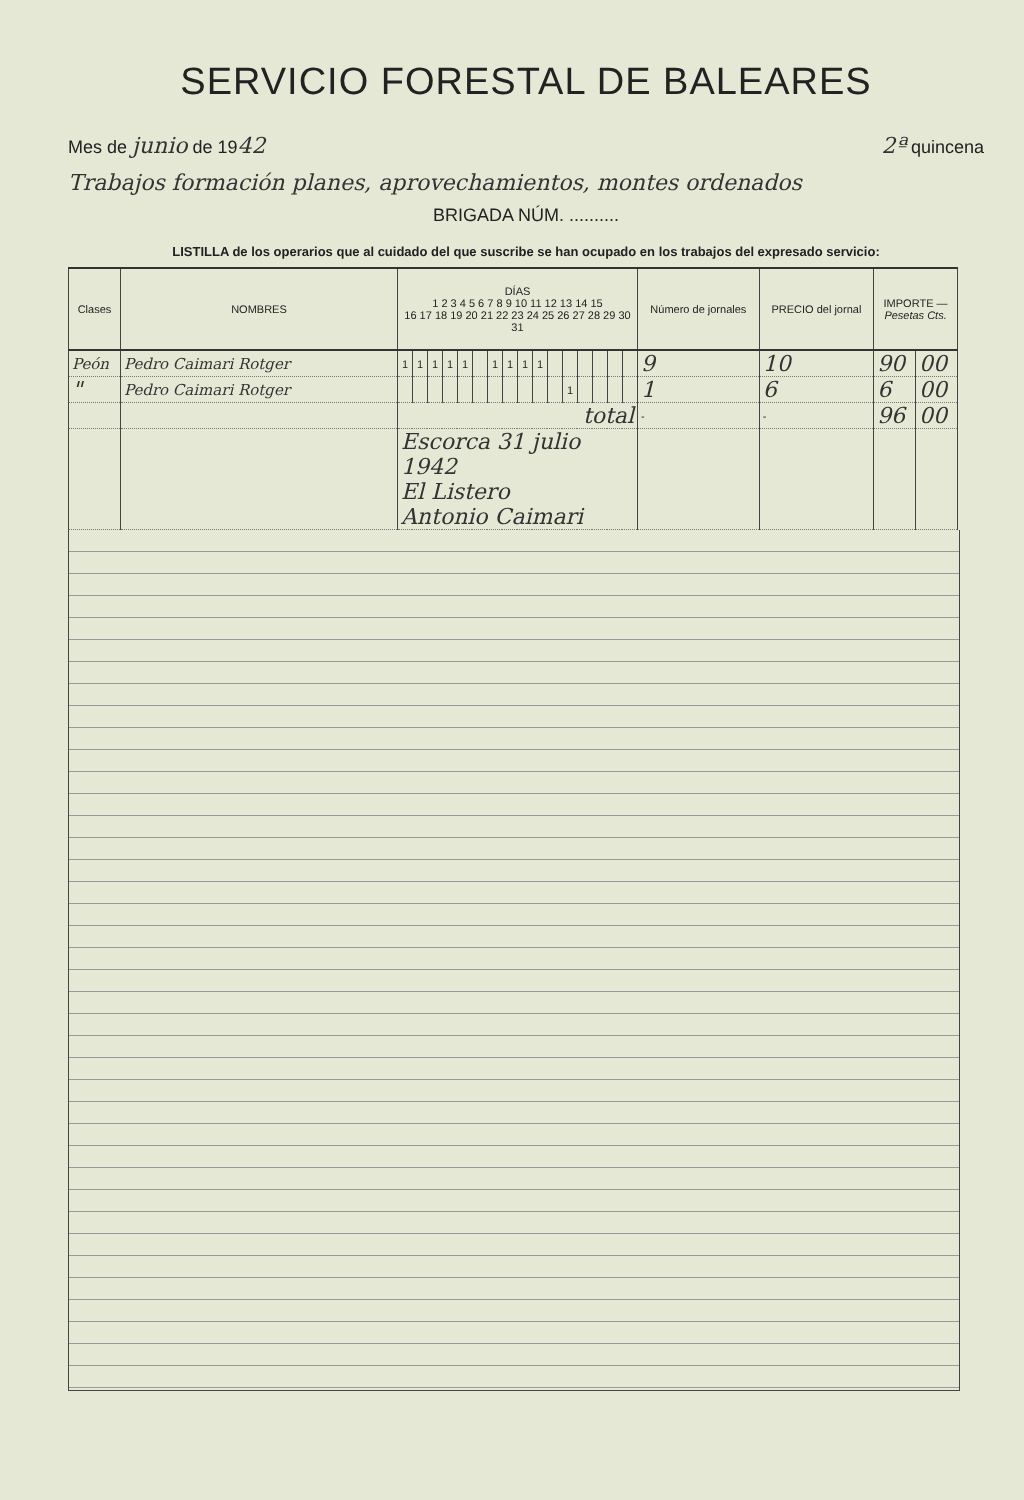SERVICIO FORESTAL DE BALEARES
Mes de junio de 1942 2ª quincena
Trabajos formación planes, aprovechamientos, montes ordenados
BRIGADA NÚM. ..........
LISTILLA de los operarios que al cuidado del que suscribe se han ocupado en los trabajos del expresado servicio:
| Clases | NOMBRES | DÍAS 1 2 3 4 5 6 7 8 9 10 11 12 13 14 15 16 17 18 19 20 21 22 23 24 25 26 27 28 29 30 31 | | | | | | | | | | | | | | | | Número de jornales | PRECIO del jornal | IMPORTE — Pesetas Cts. | |
| --- | --- | --- | --- | --- | --- | --- | --- | --- | --- | --- | --- | --- | --- | --- | --- | --- | --- | --- | --- | --- | --- |
| Peón | Pedro Caimari Rotger | 1 | 1 | 1 | 1 | 1 | | 1 | 1 | 1 | 1 | | | | | | | 9 | 10 | 90 | 00 |
| " | Pedro Caimari Rotger | | | | | | | | | | | | 1 | | | | | 1 | 6 | 6 | 00 |
| | | total | | | | | | | | | | | | | | | | - | - | 96 | 00 |
| | | Escorca 31 julio 1942 El Listero Antonio Caimari | | | | | | | | | | | | | | | | | | | |